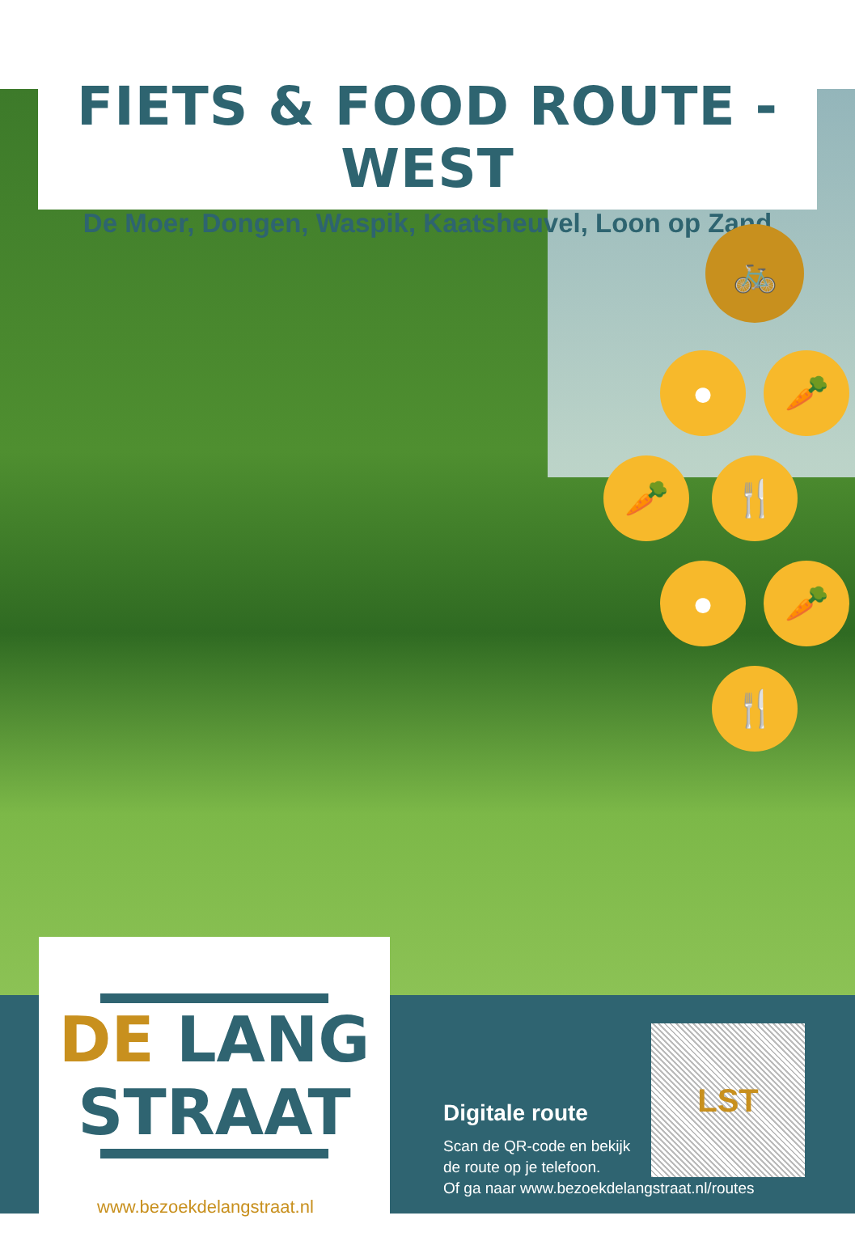FIETS & FOOD ROUTE - WEST
De Moer, Dongen, Waspik, Kaatsheuvel, Loon op Zand
🚲
● 🥕
🥕 🍴
● 🥕
🍴
DE LANG
STRAAT
www.bezoekdelangstraat.nl
Digitale route
Scan de QR-code en bekijk
de route op je telefoon.
Of ga naar www.bezoekdelangstraat.nl/routes
LST